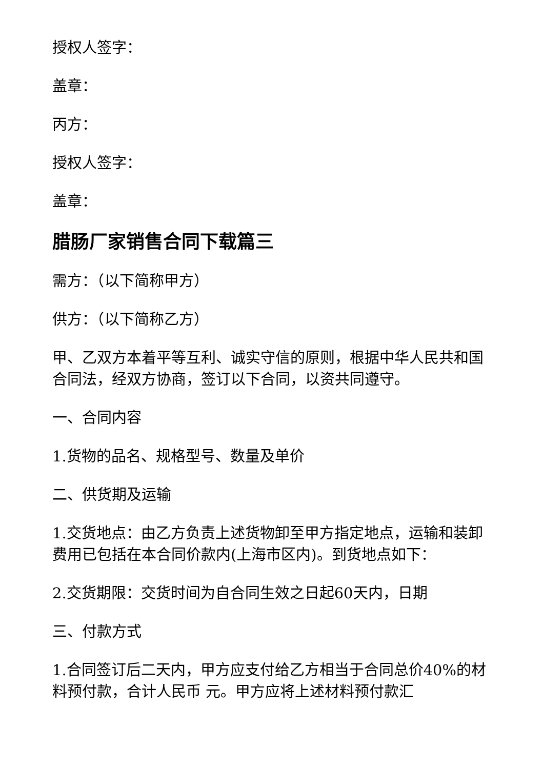授权人签字：
盖章：
丙方：
授权人签字：
盖章：
腊肠厂家销售合同下载篇三
需方：（以下简称甲方）
供方：（以下简称乙方）
甲、乙双方本着平等互利、诚实守信的原则，根据中华人民共和国合同法，经双方协商，签订以下合同，以资共同遵守。
一、合同内容
1.货物的品名、规格型号、数量及单价
二、供货期及运输
1.交货地点：由乙方负责上述货物卸至甲方指定地点，运输和装卸费用已包括在本合同价款内(上海市区内)。到货地点如下：
2.交货期限：交货时间为自合同生效之日起60天内，日期
三、付款方式
1.合同签订后二天内，甲方应支付给乙方相当于合同总价40%的材料预付款，合计人民币 元。甲方应将上述材料预付款汇